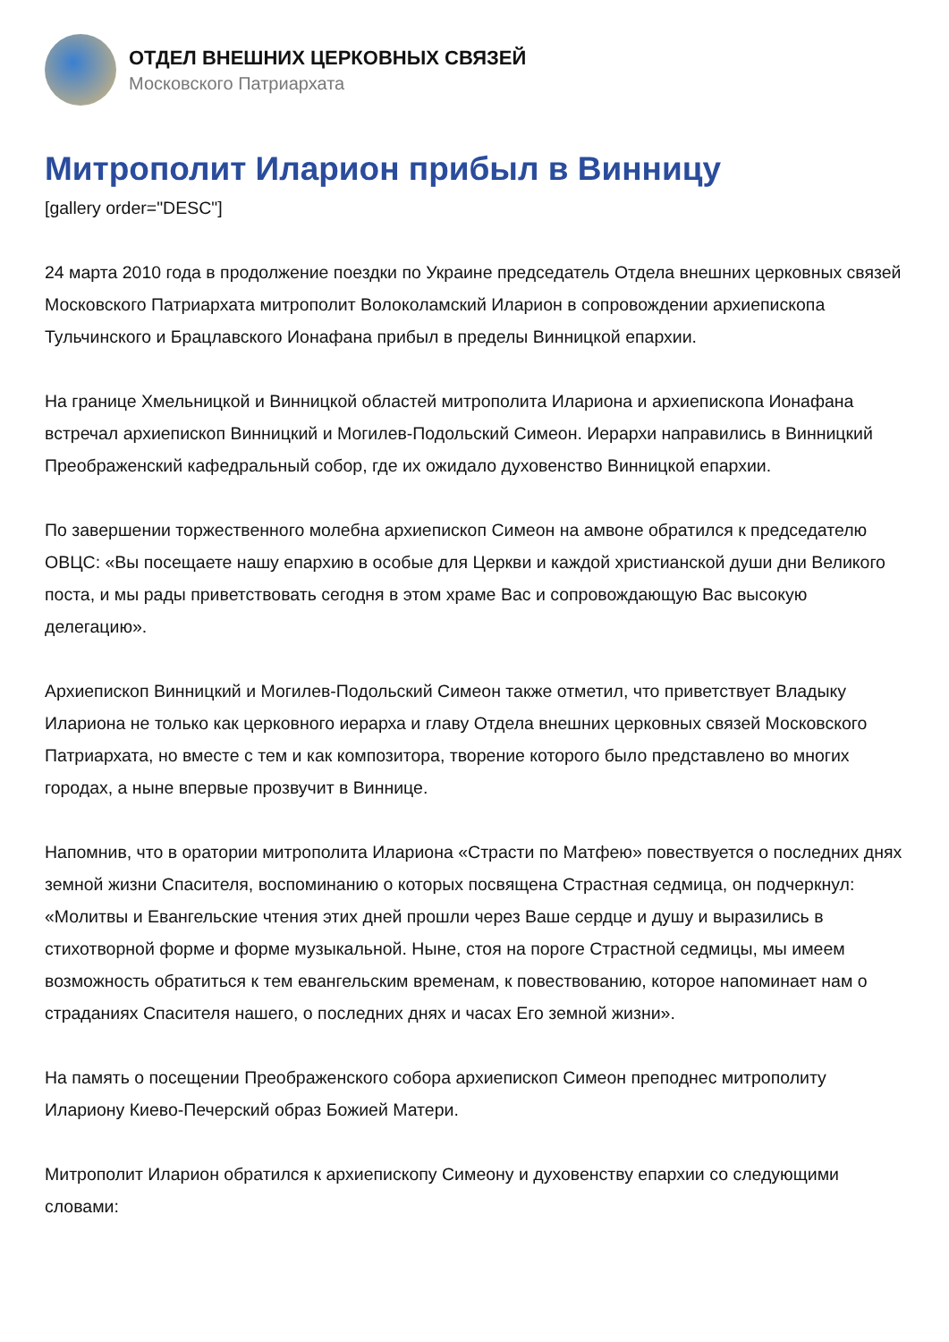ОТДЕЛ ВНЕШНИХ ЦЕРКОВНЫХ СВЯЗЕЙ
Московского Патриархата
Митрополит Иларион прибыл в Винницу
[gallery order="DESC"]
24 марта 2010 года в продолжение поездки по Украине председатель Отдела внешних церковных связей Московского Патриархата митрополит Волоколамский Иларион в сопровождении архиепископа Тульчинского и Брацлавского Ионафана прибыл в пределы Винницкой епархии.
На границе Хмельницкой и Винницкой областей митрополита Илариона и архиепископа Ионафана встречал архиепископ Винницкий и Могилев-Подольский Симеон. Иерархи направились в Винницкий Преображенский кафедральный собор, где их ожидало духовенство Винницкой епархии.
По завершении торжественного молебна архиепископ Симеон на амвоне обратился к председателю ОВЦС: «Вы посещаете нашу епархию в особые для Церкви и каждой христианской души дни Великого поста, и мы рады приветствовать сегодня в этом храме Вас и сопровождающую Вас высокую делегацию».
Архиепископ Винницкий и Могилев-Подольский Симеон также отметил, что приветствует Владыку Илариона не только как церковного иерарха и главу Отдела внешних церковных связей Московского Патриархата, но вместе с тем и как композитора, творение которого было представлено во многих городах, а ныне впервые прозвучит в Виннице.
Напомнив, что в оратории митрополита Илариона «Страсти по Матфею» повествуется о последних днях земной жизни Спасителя, воспоминанию о которых посвящена Страстная седмица, он подчеркнул: «Молитвы и Евангельские чтения этих дней прошли через Ваше сердце и душу и выразились в стихотворной форме и форме музыкальной. Ныне, стоя на пороге Страстной седмицы, мы имеем возможность обратиться к тем евангельским временам, к повествованию, которое напоминает нам о страданиях Спасителя нашего, о последних днях и часах Его земной жизни».
На память о посещении Преображенского собора архиепископ Симеон преподнес митрополиту Илариону Киево-Печерский образ Божией Матери.
Митрополит Иларион обратился к архиепископу Симеону и духовенству епархии со следующими словами: